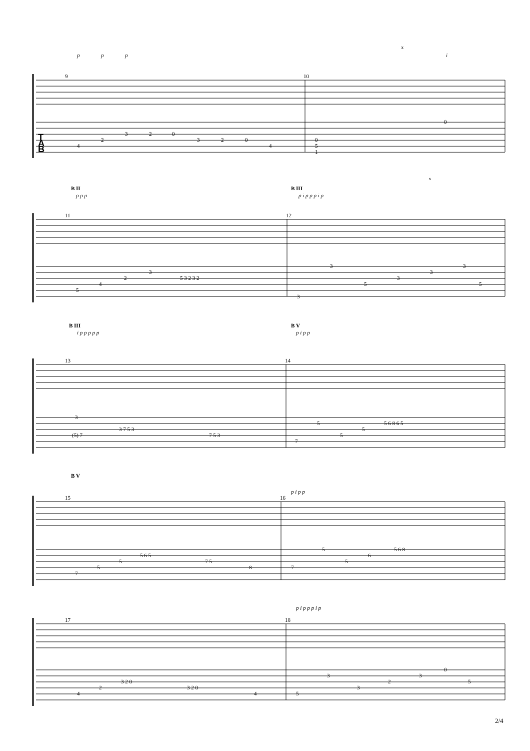x
i
p
p
p
9
10
T
A
B
4
2
3
2
0
3
2
0
4
0
5
1
0
B II
B III
x
p p p
p i p p p i p
11
12
5
4
2
3
5 3 2 3 2
3
3
5
3
3
3
5
B III
B V
i p p p p p
p i p p
13
14
3
(5) 7
3 7 5 3
7 5 3
7
5
5
5
5 6 8 6 5
B V
p i p p
15
16
7
5
5
5 6 5
7 5
8
7
5
5
6
5 6 8
p i p p p i p
17
18
4
2
3 2 0
3 2 0
4
5
3
3
2
3
0
5
2/4